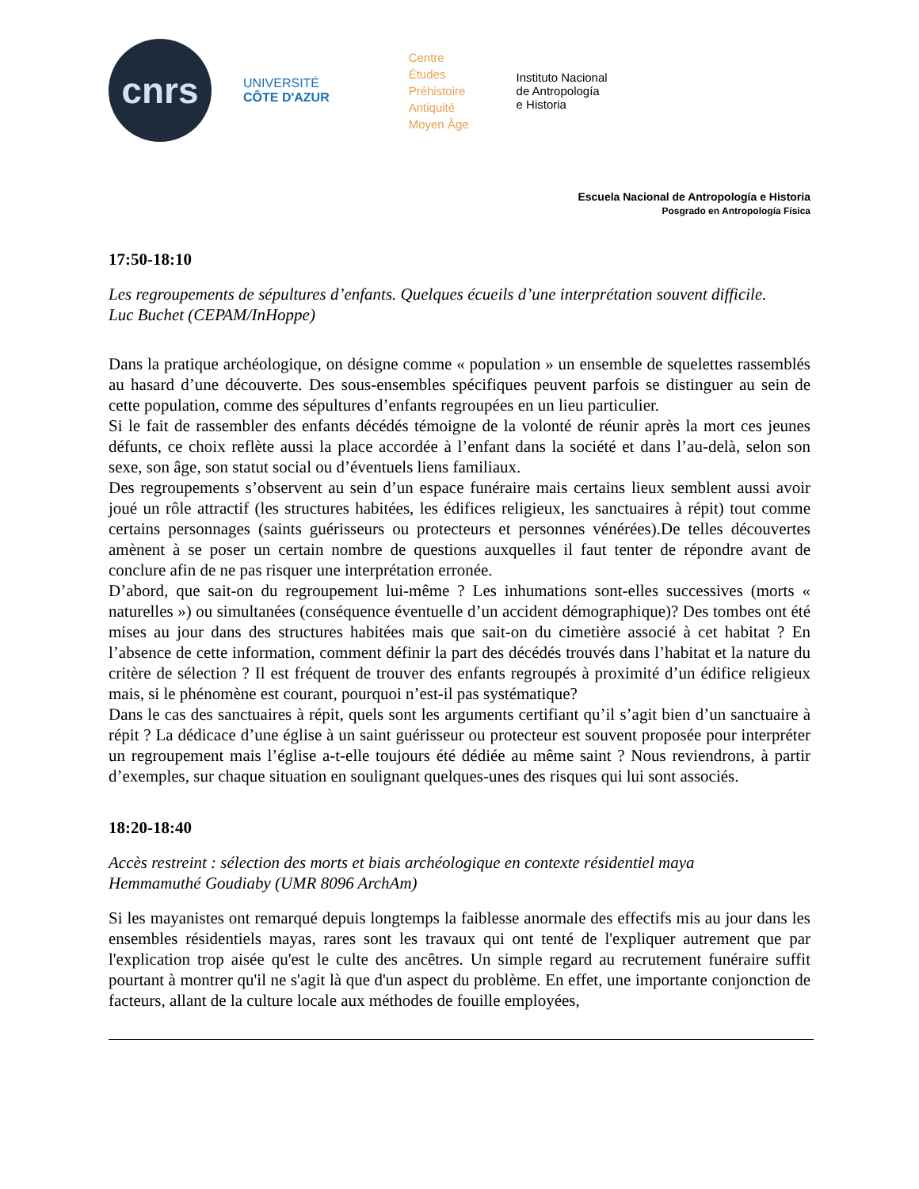cnrs
UNIVERSITÉ
CÔTE D'AZUR
Centre
Études
Préhistoire
Antiquité
Moyen Âge
Instituto Nacional
de Antropología
e Historia
Escuela Nacional de Antropología e Historia
Posgrado en Antropología Física
17:50-18:10
Les regroupements de sépultures d’enfants. Quelques écueils d’une interprétation souvent difficile.
Luc Buchet (CEPAM/InHoppe)
Dans la pratique archéologique, on désigne comme « population » un ensemble de squelettes rassemblés au hasard d’une découverte. Des sous-ensembles spécifiques peuvent parfois se distinguer au sein de cette population, comme des sépultures d’enfants regroupées en un lieu particulier.
Si le fait de rassembler des enfants décédés témoigne de la volonté de réunir après la mort ces jeunes défunts, ce choix reflète aussi la place accordée à l’enfant dans la société et dans l’au-delà, selon son sexe, son âge, son statut social ou d’éventuels liens familiaux.
Des regroupements s’observent au sein d’un espace funéraire mais certains lieux semblent aussi avoir joué un rôle attractif (les structures habitées, les édifices religieux, les sanctuaires à répit) tout comme certains personnages (saints guérisseurs ou protecteurs et personnes vénérées).De telles découvertes amènent à se poser un certain nombre de questions auxquelles il faut tenter de répondre avant de conclure afin de ne pas risquer une interprétation erronée.
D’abord, que sait-on du regroupement lui-même ? Les inhumations sont-elles successives (morts « naturelles ») ou simultanées (conséquence éventuelle d’un accident démographique)? Des tombes ont été mises au jour dans des structures habitées mais que sait-on du cimetière associé à cet habitat ? En l’absence de cette information, comment définir la part des décédés trouvés dans l’habitat et la nature du critère de sélection ? Il est fréquent de trouver des enfants regroupés à proximité d’un édifice religieux mais, si le phénomène est courant, pourquoi n’est-il pas systématique?
Dans le cas des sanctuaires à répit, quels sont les arguments certifiant qu’il s’agit bien d’un sanctuaire à répit ? La dédicace d’une église à un saint guérisseur ou protecteur est souvent proposée pour interpréter un regroupement mais l’église a-t-elle toujours été dédiée au même saint ? Nous reviendrons, à partir d’exemples, sur chaque situation en soulignant quelques-unes des risques qui lui sont associés.
18:20-18:40
Accès restreint : sélection des morts et biais archéologique en contexte résidentiel maya
Hemmamuthé Goudiaby (UMR 8096 ArchAm)
Si les mayanistes ont remarqué depuis longtemps la faiblesse anormale des effectifs mis au jour dans les ensembles résidentiels mayas, rares sont les travaux qui ont tenté de l'expliquer autrement que par l'explication trop aisée qu'est le culte des ancêtres. Un simple regard au recrutement funéraire suffit pourtant à montrer qu'il ne s'agit là que d'un aspect du problème. En effet, une importante conjonction de facteurs, allant de la culture locale aux méthodes de fouille employées,